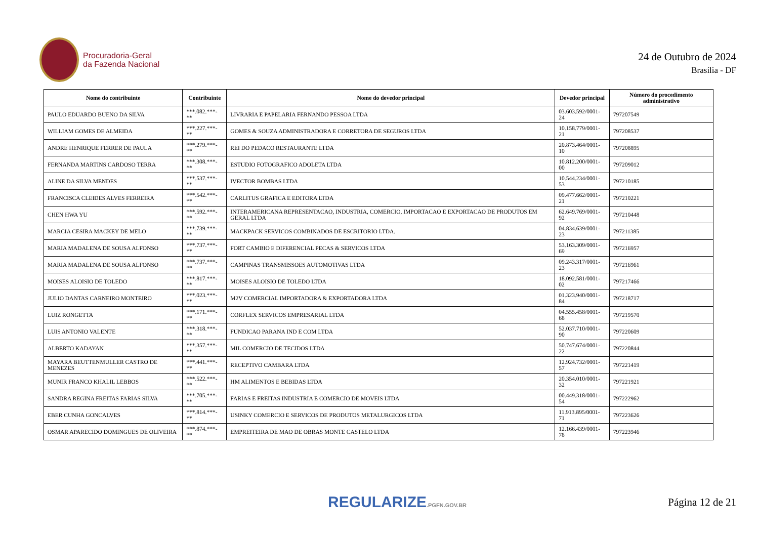Procuradoria-Geral
da Fazenda Nacional
24 de Outubro de 2024
Brasília - DF
| Nome do contribuinte | Contribuinte | Nome do devedor principal | Devedor principal | Número do procedimento administrativo |
| --- | --- | --- | --- | --- |
| PAULO EDUARDO BUENO DA SILVA | ***.082.***-** | LIVRARIA E PAPELARIA FERNANDO PESSOA LTDA | 03.603.592/0001-24 | 797207549 |
| WILLIAM GOMES DE ALMEIDA | ***.227.***-** | GOMES & SOUZA ADMINISTRADORA E CORRETORA DE SEGUROS LTDA | 10.158.779/0001-21 | 797208537 |
| ANDRE HENRIQUE FERRER DE PAULA | ***.279.***-** | REI DO PEDACO RESTAURANTE LTDA | 20.873.464/0001-10 | 797208895 |
| FERNANDA MARTINS CARDOSO TERRA | ***.308.***-** | ESTUDIO FOTOGRAFICO ADOLETA LTDA | 10.812.200/0001-00 | 797209012 |
| ALINE DA SILVA MENDES | ***.537.***-** | IVECTOR BOMBAS LTDA | 10.544.234/0001-53 | 797210185 |
| FRANCISCA CLEIDES ALVES FERREIRA | ***.542.***-** | CARLITUS GRAFICA E EDITORA LTDA | 09.477.662/0001-21 | 797210221 |
| CHEN HWA YU | ***.592.***-** | INTERAMERICANA REPRESENTACAO, INDUSTRIA, COMERCIO, IMPORTACAO E EXPORTACAO DE PRODUTOS EM GERAL LTDA | 62.649.769/0001-92 | 797210448 |
| MARCIA CESIRA MACKEY DE MELO | ***.739.***-** | MACKPACK SERVICOS COMBINADOS DE ESCRITORIO LTDA. | 04.834.639/0001-23 | 797211385 |
| MARIA MADALENA DE SOUSA ALFONSO | ***.737.***-** | FORT CAMBIO E DIFERENCIAL PECAS & SERVICOS LTDA | 53.163.309/0001-69 | 797216957 |
| MARIA MADALENA DE SOUSA ALFONSO | ***.737.***-** | CAMPINAS TRANSMISSOES AUTOMOTIVAS LTDA | 09.243.317/0001-23 | 797216961 |
| MOISES ALOISIO DE TOLEDO | ***.817.***-** | MOISES ALOISIO DE TOLEDO LTDA | 18.092.581/0001-02 | 797217466 |
| JULIO DANTAS CARNEIRO MONTEIRO | ***.023.***-** | M2V COMERCIAL IMPORTADORA & EXPORTADORA LTDA | 01.323.940/0001-84 | 797218717 |
| LUIZ RONGETTA | ***.171.***-** | CORFLEX SERVICOS EMPRESARIAL LTDA | 04.555.458/0001-68 | 797219570 |
| LUIS ANTONIO VALENTE | ***.318.***-** | FUNDICAO PARANA IND E COM LTDA | 52.037.710/0001-90 | 797220609 |
| ALBERTO KADAYAN | ***.357.***-** | MIL COMERCIO DE TECIDOS LTDA | 50.747.674/0001-22 | 797220844 |
| MAYARA BEUTTENMULLER CASTRO DE MENEZES | ***.441.***-** | RECEPTIVO CAMBARA LTDA | 12.924.732/0001-57 | 797221419 |
| MUNIR FRANCO KHALIL LEBBOS | ***.522.***-** | HM ALIMENTOS E BEBIDAS LTDA | 20.354.010/0001-32 | 797221921 |
| SANDRA REGINA FREITAS FARIAS SILVA | ***.705.***-** | FARIAS E FREITAS INDUSTRIA E COMERCIO DE MOVEIS LTDA | 00.449.318/0001-54 | 797222962 |
| EBER CUNHA GONCALVES | ***.814.***-** | USINKY COMERCIO E SERVICOS DE PRODUTOS METALURGICOS LTDA | 11.913.895/0001-71 | 797223626 |
| OSMAR APARECIDO DOMINGUES DE OLIVEIRA | ***.874.***-** | EMPREITEIRA DE MAO DE OBRAS MONTE CASTELO LTDA | 12.166.439/0001-78 | 797223946 |
REGULARIZE.PGFN.GOV.BR
Página 12 de 21